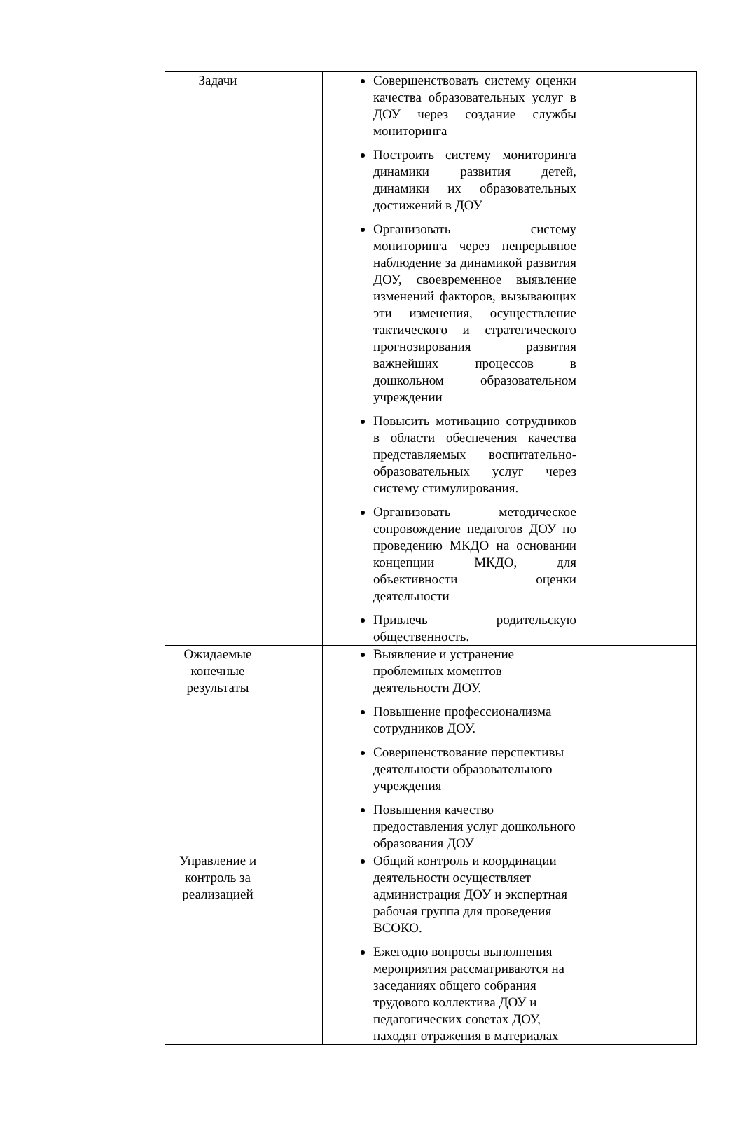| Задачи | Совершенствовать систему оценки качества образовательных услуг в ДОУ через создание службы мониторинга Построить систему мониторинга динамики развития детей, динамики их образовательных достижений в ДОУ Организовать систему мониторинга через непрерывное наблюдение за динамикой развития ДОУ, своевременное выявление изменений факторов, вызывающих эти изменения, осуществление тактического и стратегического прогнозирования развития важнейших процессов в дошкольном образовательном учреждении Повысить мотивацию сотрудников в области обеспечения качества представляемых воспитательно-образовательных услуг через систему стимулирования. Организовать методическое сопровождение педагогов ДОУ по проведению МКДО на основании концепции МКДО, для объективности оценки деятельности Привлечь родительскую общественность. |
| Ожидаемые конечные результаты | Выявление и устранение проблемных моментов деятельности ДОУ. Повышение профессионализма сотрудников ДОУ. Совершенствование перспективы деятельности образовательного учреждения Повышения качество предоставления услуг дошкольного образования ДОУ |
| Управление и контроль за реализацией | Общий контроль и координации деятельности осуществляет администрация ДОУ и экспертная рабочая группа для проведения ВСОКО. Ежегодно вопросы выполнения мероприятия рассматриваются на заседаниях общего собрания трудового коллектива ДОУ и педагогических советах ДОУ, находят отражения в материалах |